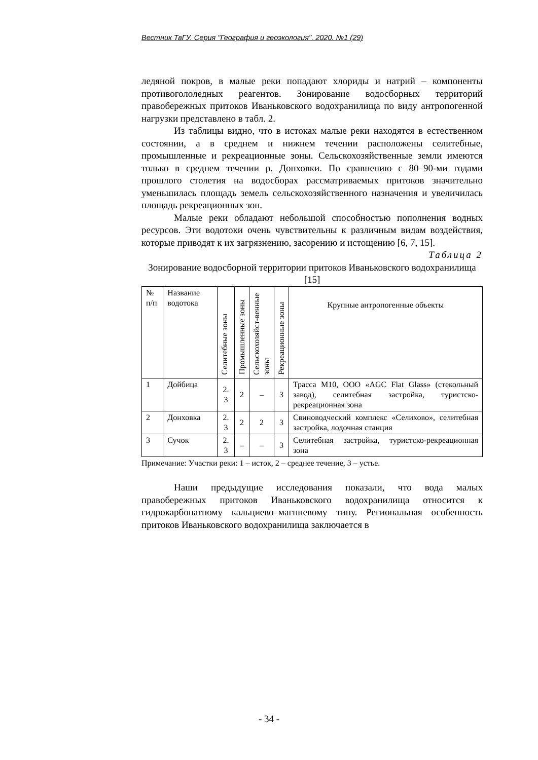Вестник ТвГУ. Серия "География и геоэкология". 2020. №1 (29)
ледяной покров, в малые реки попадают хлориды и натрий – компоненты противогололедных реагентов. Зонирование водосборных территорий правобережных притоков Иваньковского водохранилища по виду антропогенной нагрузки представлено в табл. 2.
Из таблицы видно, что в истоках малые реки находятся в естественном состоянии, а в среднем и нижнем течении расположены селитебные, промышленные и рекреационные зоны. Сельскохозяйственные земли имеются только в среднем течении р. Донховки. По сравнению с 80–90-ми годами прошлого столетия на водосборах рассматриваемых притоков значительно уменьшилась площадь земель сельскохозяйственного назначения и увеличилась площадь рекреационных зон.
Малые реки обладают небольшой способностью пополнения водных ресурсов. Эти водотоки очень чувствительны к различным видам воздействия, которые приводят к их загрязнению, засорению и истощению [6, 7, 15].
Таблица 2
Зонирование водосборной территории притоков Иваньковского водохранилища [15]
| № п/п | Название водотока | Селитебные зоны | Промышленные зоны | Сельскохозяйст-венные зоны | Рекреационные зоны | Крупные антропогенные объекты |
| --- | --- | --- | --- | --- | --- | --- |
| 1 | Дойбица | 2. 3 | 2 | – | 3 | Трасса М10, ООО «AGC Flat Glass» (стекольный завод), селитебная застройка, туристско-рекреационная зона |
| 2 | Донховка | 2. 3 | 2 | 2 | 3 | Свиноводческий комплекс «Селихово», селитебная застройка, лодочная станция |
| 3 | Сучок | 2. 3 | – | – | 3 | Селитебная застройка, туристско-рекреационная зона |
Примечание: Участки реки: 1 – исток, 2 – среднее течение, 3 – устье.
Наши предыдущие исследования показали, что вода малых правобережных притоков Иваньковского водохранилища относится к гидрокарбонатному кальциево–магниевому типу. Региональная особенность притоков Иваньковского водохранилища заключается в
- 34 -